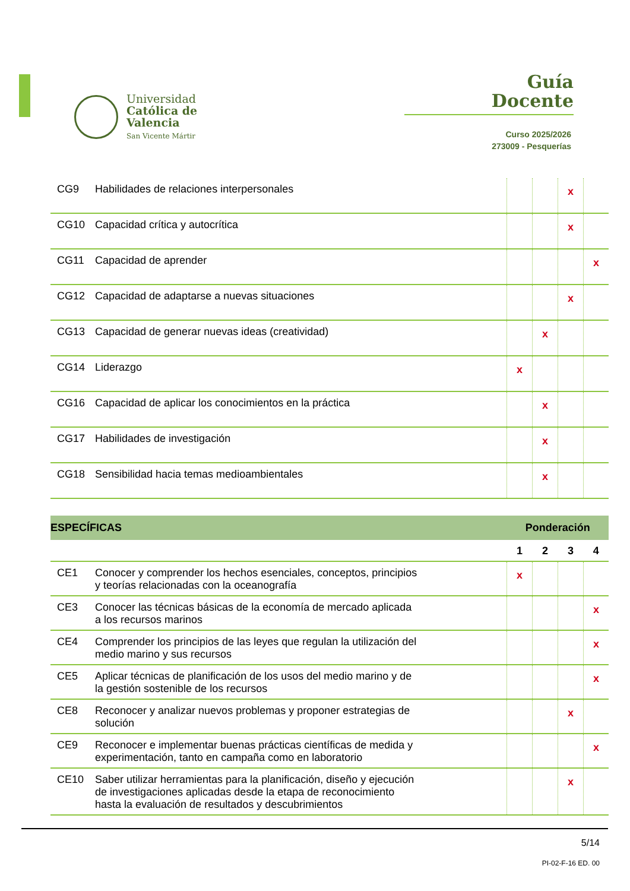Universidad
Católica de
Valencia
San Vicente Mártir
Guía
Docente
Curso 2025/2026
273009 - Pesquerías
| CG9 | Habilidades de relaciones interpersonales | | | x | |
| CG10 | Capacidad crítica y autocrítica | | | x | |
| CG11 | Capacidad de aprender | | | | x |
| CG12 | Capacidad de adaptarse a nuevas situaciones | | | x | |
| CG13 | Capacidad de generar nuevas ideas (creatividad) | | x | | |
| CG14 | Liderazgo | x | | | |
| CG16 | Capacidad de aplicar los conocimientos en la práctica | | x | | |
| CG17 | Habilidades de investigación | | x | | |
| CG18 | Sensibilidad hacia temas medioambientales | | x | | |
| ESPECÍFICAS | | Ponderación | | | |
| | | 1 | 2 | 3 | 4 |
| CE1 | Conocer y comprender los hechos esenciales, conceptos, principios y teorías relacionadas con la oceanografía | x | | | |
| CE3 | Conocer las técnicas básicas de la economía de mercado aplicada a los recursos marinos | | | | x |
| CE4 | Comprender los principios de las leyes que regulan la utilización del medio marino y sus recursos | | | | x |
| CE5 | Aplicar técnicas de planificación de los usos del medio marino y de la gestión sostenible de los recursos | | | | x |
| CE8 | Reconocer y analizar nuevos problemas y proponer estrategias de solución | | | x | |
| CE9 | Reconocer e implementar buenas prácticas científicas de medida y experimentación, tanto en campaña como en laboratorio | | | | x |
| CE10 | Saber utilizar herramientas para la planificación, diseño y ejecución de investigaciones aplicadas desde la etapa de reconocimiento hasta la evaluación de resultados y descubrimientos | | | x | |
5/14
PI-02-F-16 ED. 00